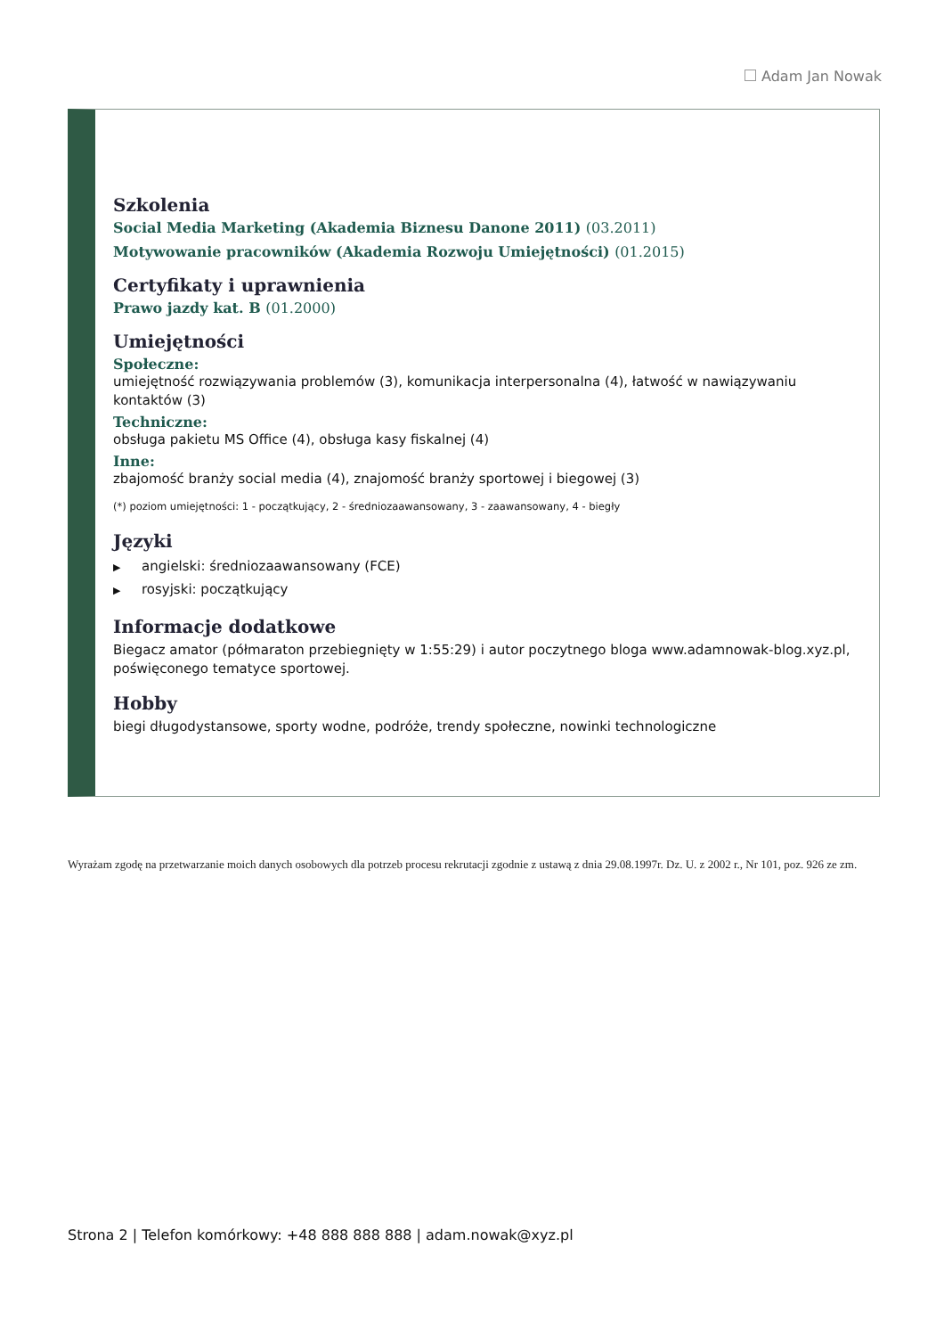Adam Jan Nowak
Szkolenia
Social Media Marketing (Akademia Biznesu Danone 2011) (03.2011)
Motywowanie pracowników (Akademia Rozwoju Umiejętności) (01.2015)
Certyfikaty i uprawnienia
Prawo jazdy kat. B (01.2000)
Umiejętności
Społeczne:
umiejętność rozwiązywania problemów (3), komunikacja interpersonalna (4), łatwość w nawiązywaniu kontaktów (3)
Techniczne:
obsługa pakietu MS Office (4), obsługa kasy fiskalnej (4)
Inne:
zbajomość branży social media (4), znajomość branży sportowej i biegowej (3)
(*) poziom umiejętności: 1 - początkujący, 2 - średniozaawansowany, 3 - zaawansowany, 4 - biegły
Języki
▶ angielski: średniozaawansowany (FCE)
▶ rosyjski: początkujący
Informacje dodatkowe
Biegacz amator (półmaraton przebiegnięty w 1:55:29) i autor poczytnego bloga www.adamnowak-blog.xyz.pl, poświęconego tematyce sportowej.
Hobby
biegi długodystansowe, sporty wodne, podróże, trendy społeczne, nowinki technologiczne
Wyrażam zgodę na przetwarzanie moich danych osobowych dla potrzeb procesu rekrutacji zgodnie z ustawą z dnia 29.08.1997r. Dz. U. z 2002 r., Nr 101, poz. 926 ze zm.
Strona 2 | Telefon komórkowy: +48 888 888 888 | adam.nowak@xyz.pl